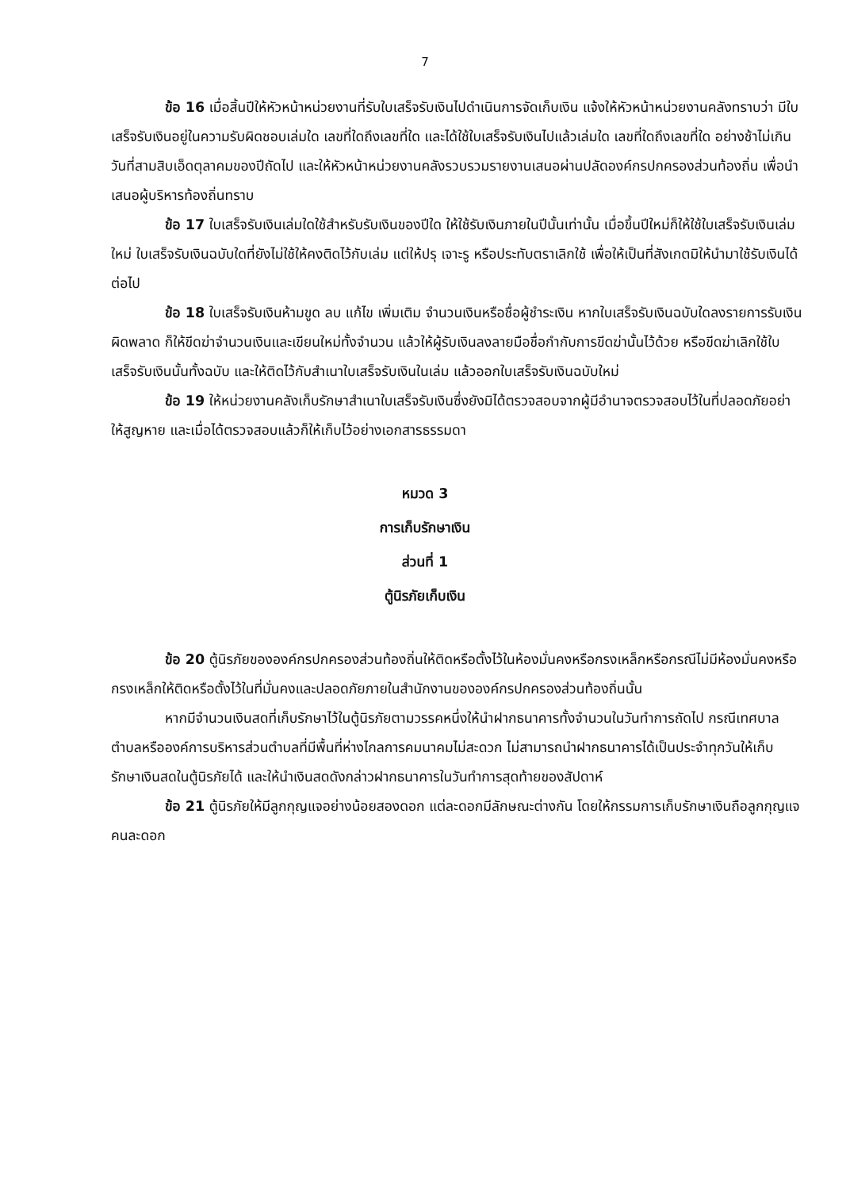7
ข้อ 16 เมื่อสิ้นปีให้หัวหน้าหน่วยงานที่รับใบเสร็จรับเงินไปดำเนินการจัดเก็บเงิน แจ้งให้หัวหน้าหน่วยงานคลังทราบว่า มีใบเสร็จรับเงินอยู่ในความรับผิดชอบเล่มใด เลขที่ใดถึงเลขที่ใด และได้ใช้ใบเสร็จรับเงินไปแล้วเล่มใด เลขที่ใดถึงเลขที่ใด อย่างช้าไม่เกินวันที่สามสิบเอ็ดตุลาคมของปีถัดไป และให้หัวหน้าหน่วยงานคลังรวบรวมรายงานเสนอผ่านปลัดองค์กรปกครองส่วนท้องถิ่น เพื่อนำเสนอผู้บริหารท้องถิ่นทราบ
ข้อ 17 ใบเสร็จรับเงินเล่มใดใช้สำหรับรับเงินของปีใด ให้ใช้รับเงินภายในปีนั้นเท่านั้น เมื่อขึ้นปีใหม่ก็ให้ใช้ใบเสร็จรับเงินเล่มใหม่ ใบเสร็จรับเงินฉบับใดที่ยังไม่ใช้ให้คงติดไว้กับเล่ม แต่ให้ปรุ เจาะรู หรือประทับตราเลิกใช้ เพื่อให้เป็นที่สังเกตมิให้นำมาใช้รับเงินได้ต่อไป
ข้อ 18 ใบเสร็จรับเงินห้ามขูด ลบ แก้ไข เพิ่มเติม จำนวนเงินหรือชื่อผู้ชำระเงิน หากใบเสร็จรับเงินฉบับใดลงรายการรับเงินผิดพลาด ก็ให้ขีดฆ่าจำนวนเงินและเขียนใหม่ทั้งจำนวน แล้วให้ผู้รับเงินลงลายมือชื่อกำกับการขีดฆ่านั้นไว้ด้วย หรือขีดฆ่าเลิกใช้ใบเสร็จรับเงินนั้นทั้งฉบับ และให้ติดไว้กับสำเนาใบเสร็จรับเงินในเล่ม แล้วออกใบเสร็จรับเงินฉบับใหม่
ข้อ 19 ให้หน่วยงานคลังเก็บรักษาสำเนาใบเสร็จรับเงินซึ่งยังมิได้ตรวจสอบจากผู้มีอำนาจตรวจสอบไว้ในที่ปลอดภัยอย่าให้สูญหาย และเมื่อได้ตรวจสอบแล้วก็ให้เก็บไว้อย่างเอกสารธรรมดา
หมวด 3
การเก็บรักษาเงิน
ส่วนที่ 1
ตู้นิรภัยเก็บเงิน
ข้อ 20 ตู้นิรภัยขององค์กรปกครองส่วนท้องถิ่นให้ติดหรือตั้งไว้ในห้องมั่นคงหรือกรงเหล็กหรือกรณีไม่มีห้องมั่นคงหรือกรงเหล็กให้ติดหรือตั้งไว้ในที่มั่นคงและปลอดภัยภายในสำนักงานขององค์กรปกครองส่วนท้องถิ่นนั้น
หากมีจำนวนเงินสดที่เก็บรักษาไว้ในตู้นิรภัยตามวรรคหนึ่งให้นำฝากธนาคารทั้งจำนวนในวันทำการถัดไป กรณีเทศบาลตำบลหรือองค์การบริหารส่วนตำบลที่มีพื้นที่ห่างไกลการคมนาคมไม่สะดวก ไม่สามารถนำฝากธนาคารได้เป็นประจำทุกวันให้เก็บรักษาเงินสดในตู้นิรภัยได้ และให้นำเงินสดดังกล่าวฝากธนาคารในวันทำการสุดท้ายของสัปดาห์
ข้อ 21 ตู้นิรภัยให้มีลูกกุญแจอย่างน้อยสองดอก แต่ละดอกมีลักษณะต่างกัน โดยให้กรรมการเก็บรักษาเงินถือลูกกุญแจคนละดอก